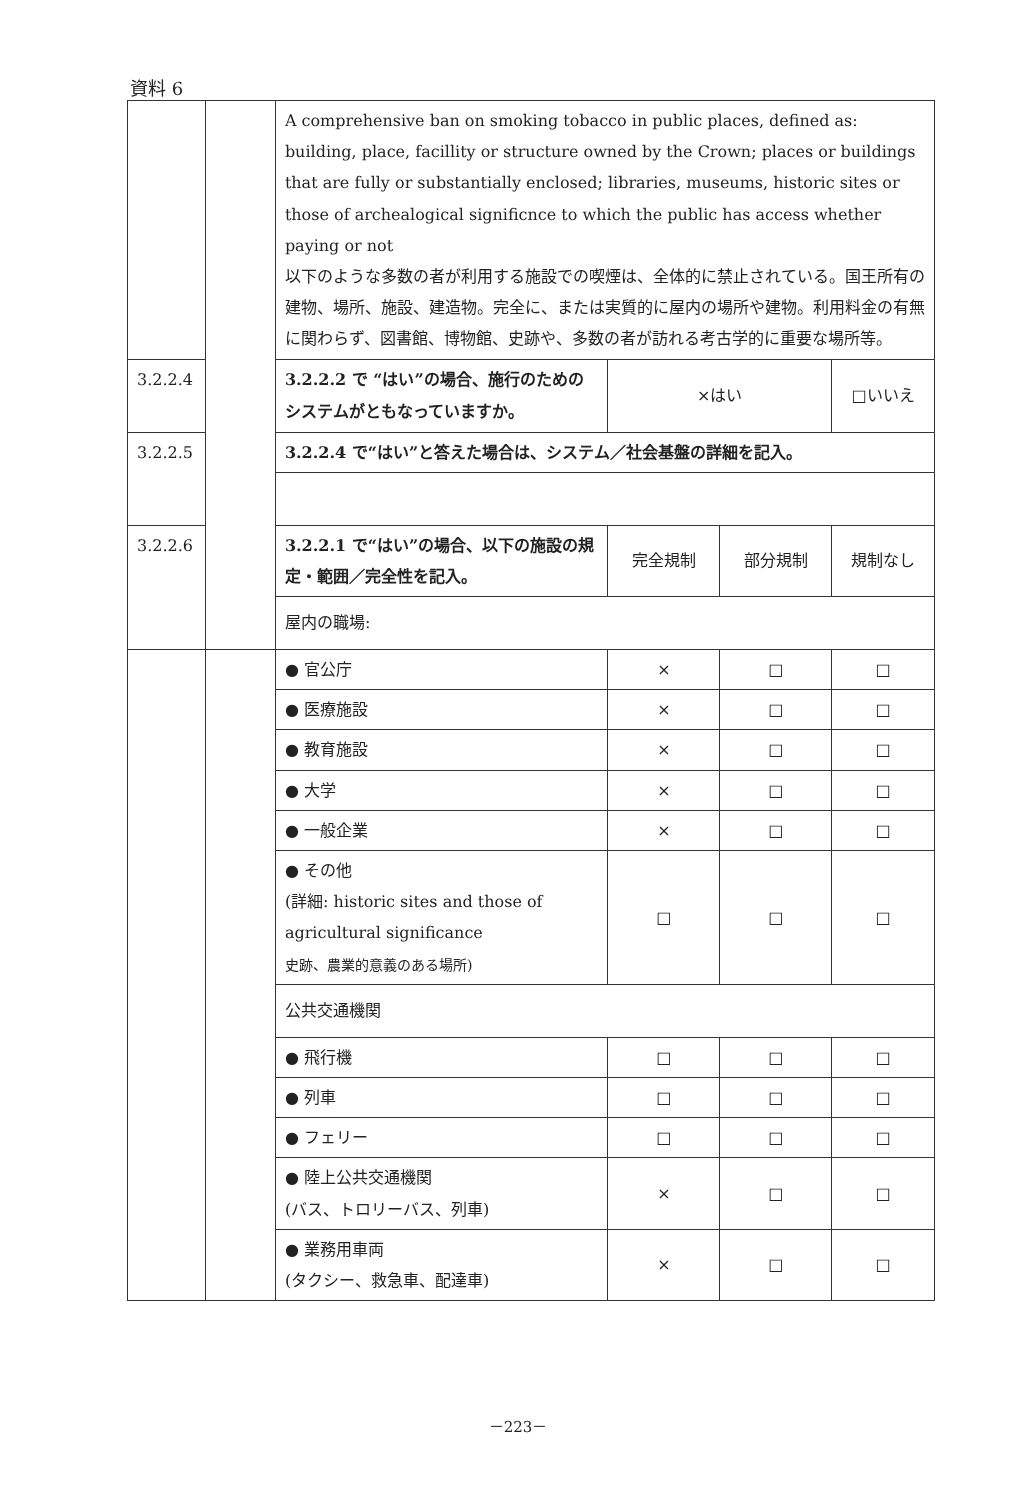資料 6
| | | A comprehensive ban on smoking tobacco in public places, defined as: building, place, facillity or structure owned by the Crown; places or buildings that are fully or substantially enclosed; libraries, museums, historic sites or those of archealogical significnce to which the public has access whether paying or not 以下のような多数の者が利用する施設での喫煙は、全体的に禁止されている。国王所有の建物、場所、施設、建造物。完全に、または実質的に屋内の場所や建物。利用料金の有無に関わらず、図書館、博物館、史跡や、多数の者が訪れる考古学的に重要な場所等。 | | | |
| 3.2.2.4 | | 3.2.2.2 で “はい”の場合、施行のためのシステムがともなっていますか。 | ×はい | | □いいえ |
| 3.2.2.5 | | 3.2.2.4 で“はい”と答えた場合は、システム／社会基盤の詳細を記入。 | | | |
| 3.2.2.6 | | 3.2.2.1 で“はい”の場合、以下の施設の規定・範囲／完全性を記入。 | 完全規制 | 部分規制 | 規制なし |
| | | 屋内の職場: | | | |
| | | ● 官公庁 | × | □ | □ |
| | | ● 医療施設 | × | □ | □ |
| | | ● 教育施設 | × | □ | □ |
| | | ● 大学 | × | □ | □ |
| | | ● 一般企業 | × | □ | □ |
| | | ● その他 (詳細: historic sites and those of agricultural significance 史跡、農業的意義のある場所) | □ | □ | □ |
| | | 公共交通機関 | | | |
| | | ● 飛行機 | □ | □ | □ |
| | | ● 列車 | □ | □ | □ |
| | | ● フェリー | □ | □ | □ |
| | | ● 陸上公共交通機関 (バス、トロリーバス、列車) | × | □ | □ |
| | | ● 業務用車両 (タクシー、救急車、配達車) | × | □ | □ |
－223－